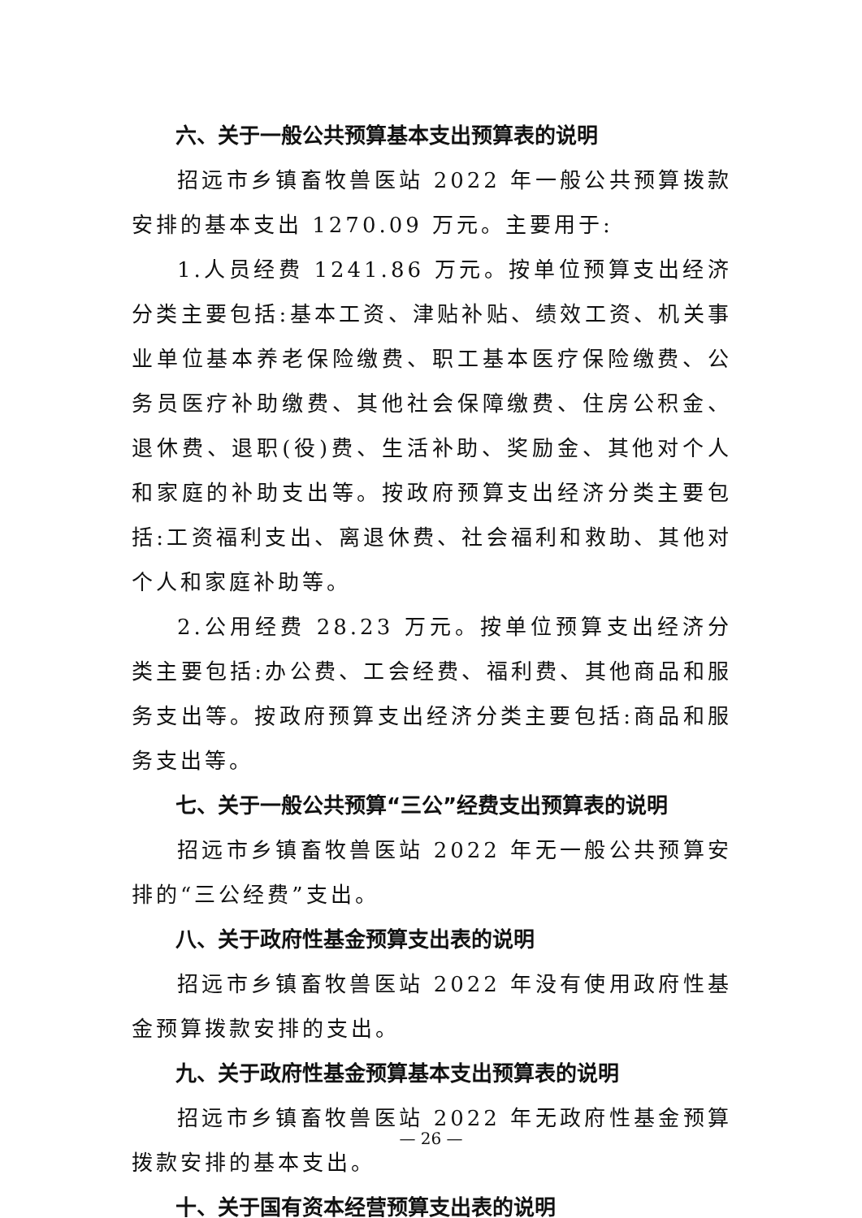六、关于一般公共预算基本支出预算表的说明
招远市乡镇畜牧兽医站 2022 年一般公共预算拨款安排的基本支出 1270.09 万元。主要用于:
1.人员经费 1241.86 万元。按单位预算支出经济分类主要包括:基本工资、津贴补贴、绩效工资、机关事业单位基本养老保险缴费、职工基本医疗保险缴费、公务员医疗补助缴费、其他社会保障缴费、住房公积金、退休费、退职(役)费、生活补助、奖励金、其他对个人和家庭的补助支出等。按政府预算支出经济分类主要包括:工资福利支出、离退休费、社会福利和救助、其他对个人和家庭补助等。
2.公用经费 28.23 万元。按单位预算支出经济分类主要包括:办公费、工会经费、福利费、其他商品和服务支出等。按政府预算支出经济分类主要包括:商品和服务支出等。
七、关于一般公共预算“三公”经费支出预算表的说明
招远市乡镇畜牧兽医站 2022 年无一般公共预算安排的“三公经费”支出。
八、关于政府性基金预算支出表的说明
招远市乡镇畜牧兽医站 2022 年没有使用政府性基金预算拨款安排的支出。
九、关于政府性基金预算基本支出预算表的说明
招远市乡镇畜牧兽医站 2022 年无政府性基金预算拨款安排的基本支出。
十、关于国有资本经营预算支出表的说明
— 26 —